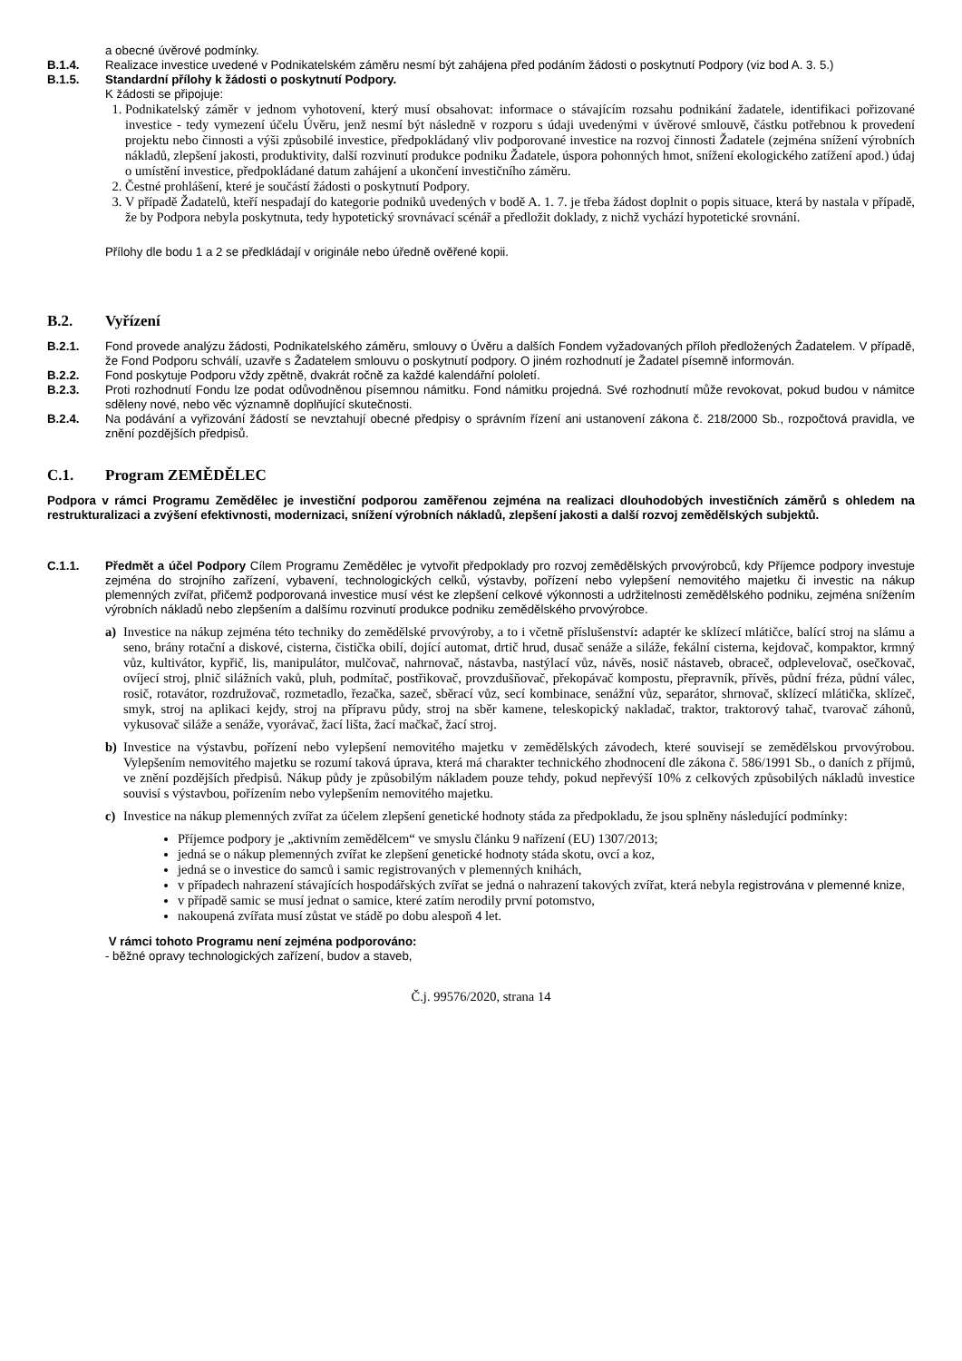a obecné úvěrové podmínky.
B.1.4. Realizace investice uvedené v Podnikatelském záměru nesmí být zahájena před podáním žádosti o poskytnutí Podpory (viz bod A. 3. 5.)
B.1.5. Standardní přílohy k žádosti o poskytnutí Podpory.
K žádosti se připojuje:
1. Podnikatelský záměr v jednom vyhotovení, který musí obsahovat: informace o stávajícím rozsahu podnikání žadatele, identifikaci pořizované investice - tedy vymezení účelu Úvěru, jenž nesmí být následně v rozporu s údaji uvedenými v úvěrové smlouvě, částku potřebnou k provedení projektu nebo činnosti a výši způsobilé investice, předpokládaný vliv podporované investice na rozvoj činnosti Žadatele (zejména snížení výrobních nákladů, zlepšení jakosti, produktivity, další rozvinutí produkce podniku Žadatele, úspora pohonných hmot, snížení ekologického zatížení apod.) údaj o umístění investice, předpokládané datum zahájení a ukončení investičního záměru.
2. Čestné prohlášení, které je součástí žádosti o poskytnutí Podpory.
3. V případě Žadatelů, kteří nespadají do kategorie podniků uvedených v bodě A. 1. 7. je třeba žádost doplnit o popis situace, která by nastala v případě, že by Podpora nebyla poskytnuta, tedy hypotetický srovnávací scénář a předložit doklady, z nichž vychází hypotetické srovnání.
Přílohy dle bodu 1 a 2 se předkládají v originále nebo úředně ověřené kopii.
B.2. Vyřízení
B.2.1. Fond provede analýzu žádosti, Podnikatelského záměru, smlouvy o Úvěru a dalších Fondem vyžadovaných příloh předložených Žadatelem. V případě, že Fond Podporu schválí, uzavře s Žadatelem smlouvu o poskytnutí podpory. O jiném rozhodnutí je Žadatel písemně informován.
B.2.2. Fond poskytuje Podporu vždy zpětně, dvakrát ročně za každé kalendářní pololetí.
B.2.3. Proti rozhodnutí Fondu lze podat odůvodněnou písemnou námitku. Fond námitku projedná. Své rozhodnutí může revokovat, pokud budou v námitce sděleny nové, nebo věc významně doplňující skutečnosti.
B.2.4. Na podávání a vyřizování žádostí se nevztahují obecné předpisy o správním řízení ani ustanovení zákona č. 218/2000 Sb., rozpočtová pravidla, ve znění pozdějších předpisů.
C.1. Program ZEMĚDĚLEC
Podpora v rámci Programu Zemědělec je investiční podporou zaměřenou zejména na realizaci dlouhodobých investičních záměrů s ohledem na restrukturalizaci a zvýšení efektivnosti, modernizaci, snížení výrobních nákladů, zlepšení jakosti a další rozvoj zemědělských subjektů.
C.1.1. Předmět a účel Podpory Cílem Programu Zemědělec je vytvořit předpoklady pro rozvoj zemědělských prvovýrobců, kdy Příjemce podpory investuje zejména do strojního zařízení, vybavení, technologických celků, výstavby, pořízení nebo vylepšení nemovitého majetku či investic na nákup plemenných zvířat, přičemž podporovaná investice musí vést ke zlepšení celkové výkonnosti a udržitelnosti zemědělského podniku, zejména snížením výrobních nákladů nebo zlepšením a dalšímu rozvinutí produkce podniku zemědělského prvovýrobce.
a) Investice na nákup zejména této techniky do zemědělské prvovýroby, a to i včetně příslušenství: adaptér ke sklízecí mlátičce, balící stroj na slámu a seno, brány rotační a diskové, cisterna, čistička obilí, dojící automat, drtič hrud, dusač senáže a siláže, fekální cisterna, kejdovač, kompaktor, krmný vůz, kultivátor, kypřič, lis, manipulátor, mulčovač, nahrnovač, nástavba, nastýlací vůz, návěs, nosič nástaveb, obraceč, odplevelovač, osečkovač, ovíjecí stroj, plnič silážních vaků, pluh, podmítač, postřikovač, provzdušňovač, překopávač kompostu, přepravník, přívěs, půdní fréza, půdní válec, rosič, rotavátor, rozdružovač, rozmetadlo, řezačka, sazeč, sběrací vůz, secí kombinace, senážní vůz, separátor, shrnovač, sklízecí mlátička, sklízeč, smyk, stroj na aplikaci kejdy, stroj na přípravu půdy, stroj na sběr kamene, teleskopický nakladač, traktor, traktorový tahač, tvarovač záhonů, vykusovač siláže a senáže, vyorávač, žací lišta, žací mačkač, žací stroj.
b) Investice na výstavbu, pořízení nebo vylepšení nemovitého majetku v zemědělských závodech, které souvisejí se zemědělskou prvovýrobou. Vylepšením nemovitého majetku se rozumí taková úprava, která má charakter technického zhodnocení dle zákona č. 586/1991 Sb., o daních z příjmů, ve znění pozdějších předpisů. Nákup půdy je způsobilým nákladem pouze tehdy, pokud nepřevýší 10% z celkových způsobilých nákladů investice souvisí s výstavbou, pořízením nebo vylepšením nemovitého majetku.
c) Investice na nákup plemenných zvířat za účelem zlepšení genetické hodnoty stáda za předpokladu, že jsou splněny následující podmínky:
Příjemce podpory je „aktivním zemědělcem“ ve smyslu článku 9 nařízení (EU) 1307/2013;
jedná se o nákup plemenných zvířat ke zlepšení genetické hodnoty stáda skotu, ovcí a koz,
jedná se o investice do samců i samic registrovaných v plemenných knihách,
v případech nahrazení stávajících hospodářských zvířat se jedná o nahrazení takových zvířat, která nebyla registrována v plemenné knize,
v případě samic se musí jednat o samice, které zatím nerodily první potomstvo,
nakoupená zvířata musí zůstat ve stádě po dobu alespoň 4 let.
V rámci tohoto Programu není zejména podporováno:
- běžné opravy technologických zařízení, budov a staveb,
Č.j. 99576/2020, strana 14